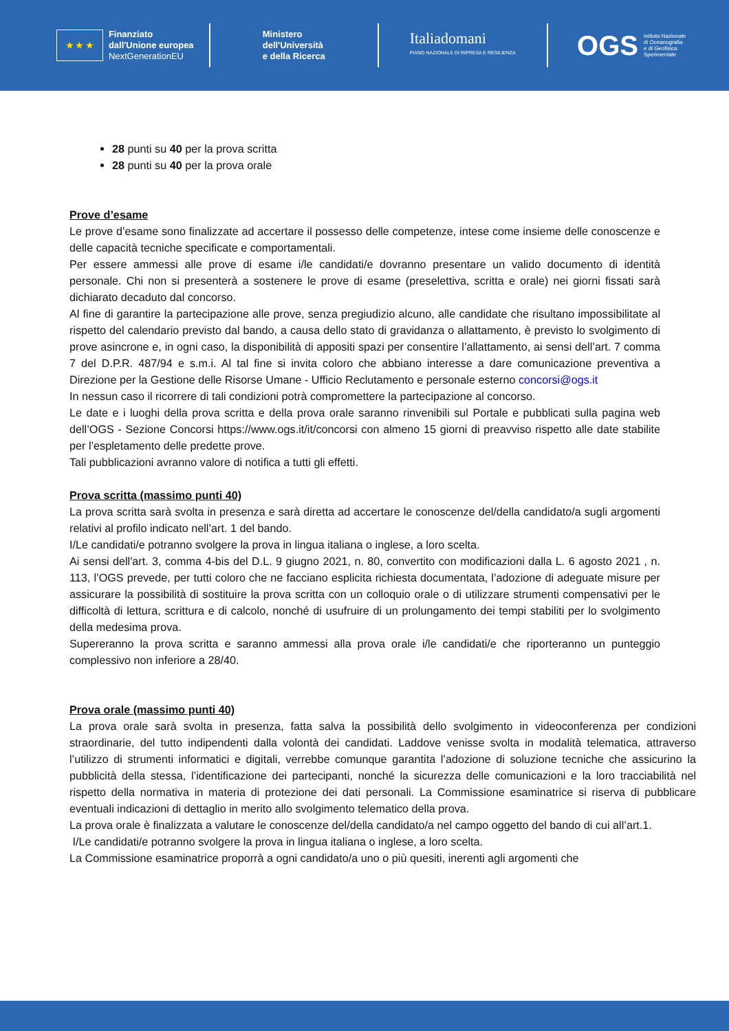★ ★ ★
Finanziato
dall'Unione europea
NextGenerationEU
Ministero
dell'Università
e della Ricerca
Italiadomani
PIANO NAZIONALE DI RIPRESA E RESILIENZA
OGS
Istituto Nazionale
di Oceanografia
e di Geofisica
Sperimentale
28 punti su 40 per la prova scritta
28 punti su 40 per la prova orale
Prove d’esame
Le prove d’esame sono finalizzate ad accertare il possesso delle competenze, intese come insieme delle conoscenze e delle capacità tecniche specificate e comportamentali.
Per essere ammessi alle prove di esame i/le candidati/e dovranno presentare un valido documento di identità personale. Chi non si presenterà a sostenere le prove di esame (preselettiva, scritta e orale) nei giorni fissati sarà dichiarato decaduto dal concorso.
Al fine di garantire la partecipazione alle prove, senza pregiudizio alcuno, alle candidate che risultano impossibilitate al rispetto del calendario previsto dal bando, a causa dello stato di gravidanza o allattamento, è previsto lo svolgimento di prove asincrone e, in ogni caso, la disponibilità di appositi spazi per consentire l’allattamento, ai sensi dell’art. 7 comma 7 del D.P.R. 487/94 e s.m.i. Al tal fine si invita coloro che abbiano interesse a dare comunicazione preventiva a Direzione per la Gestione delle Risorse Umane - Ufficio Reclutamento e personale esterno concorsi@ogs.it
In nessun caso il ricorrere di tali condizioni potrà compromettere la partecipazione al concorso.
Le date e i luoghi della prova scritta e della prova orale saranno rinvenibili sul Portale e pubblicati sulla pagina web dell’OGS - Sezione Concorsi https://www.ogs.it/it/concorsi con almeno 15 giorni di preavviso rispetto alle date stabilite per l’espletamento delle predette prove.
Tali pubblicazioni avranno valore di notifica a tutti gli effetti.
Prova scritta (massimo punti 40)
La prova scritta sarà svolta in presenza e sarà diretta ad accertare le conoscenze del/della candidato/a sugli argomenti relativi al profilo indicato nell’art. 1 del bando.
I/Le candidati/e potranno svolgere la prova in lingua italiana o inglese, a loro scelta.
Ai sensi dell'art. 3, comma 4-bis del D.L. 9 giugno 2021, n. 80, convertito con modificazioni dalla L. 6 agosto 2021 , n. 113, l’OGS prevede, per tutti coloro che ne facciano esplicita richiesta documentata, l’adozione di adeguate misure per assicurare la possibilità di sostituire la prova scritta con un colloquio orale o di utilizzare strumenti compensativi per le difficoltà di lettura, scrittura e di calcolo, nonché di usufruire di un prolungamento dei tempi stabiliti per lo svolgimento della medesima prova.
Supereranno la prova scritta e saranno ammessi alla prova orale i/le candidati/e che riporteranno un punteggio complessivo non inferiore a 28/40.
Prova orale (massimo punti 40)
La prova orale sarà svolta in presenza, fatta salva la possibilità dello svolgimento in videoconferenza per condizioni straordinarie, del tutto indipendenti dalla volontà dei candidati. Laddove venisse svolta in modalità telematica, attraverso l’utilizzo di strumenti informatici e digitali, verrebbe comunque garantita l’adozione di soluzione tecniche che assicurino la pubblicità della stessa, l’identificazione dei partecipanti, nonché la sicurezza delle comunicazioni e la loro tracciabilità nel rispetto della normativa in materia di protezione dei dati personali. La Commissione esaminatrice si riserva di pubblicare eventuali indicazioni di dettaglio in merito allo svolgimento telematico della prova.
La prova orale è finalizzata a valutare le conoscenze del/della candidato/a nel campo oggetto del bando di cui all’art.1.
I/Le candidati/e potranno svolgere la prova in lingua italiana o inglese, a loro scelta.
La Commissione esaminatrice proporrà a ogni candidato/a uno o più quesiti, inerenti agli argomenti che